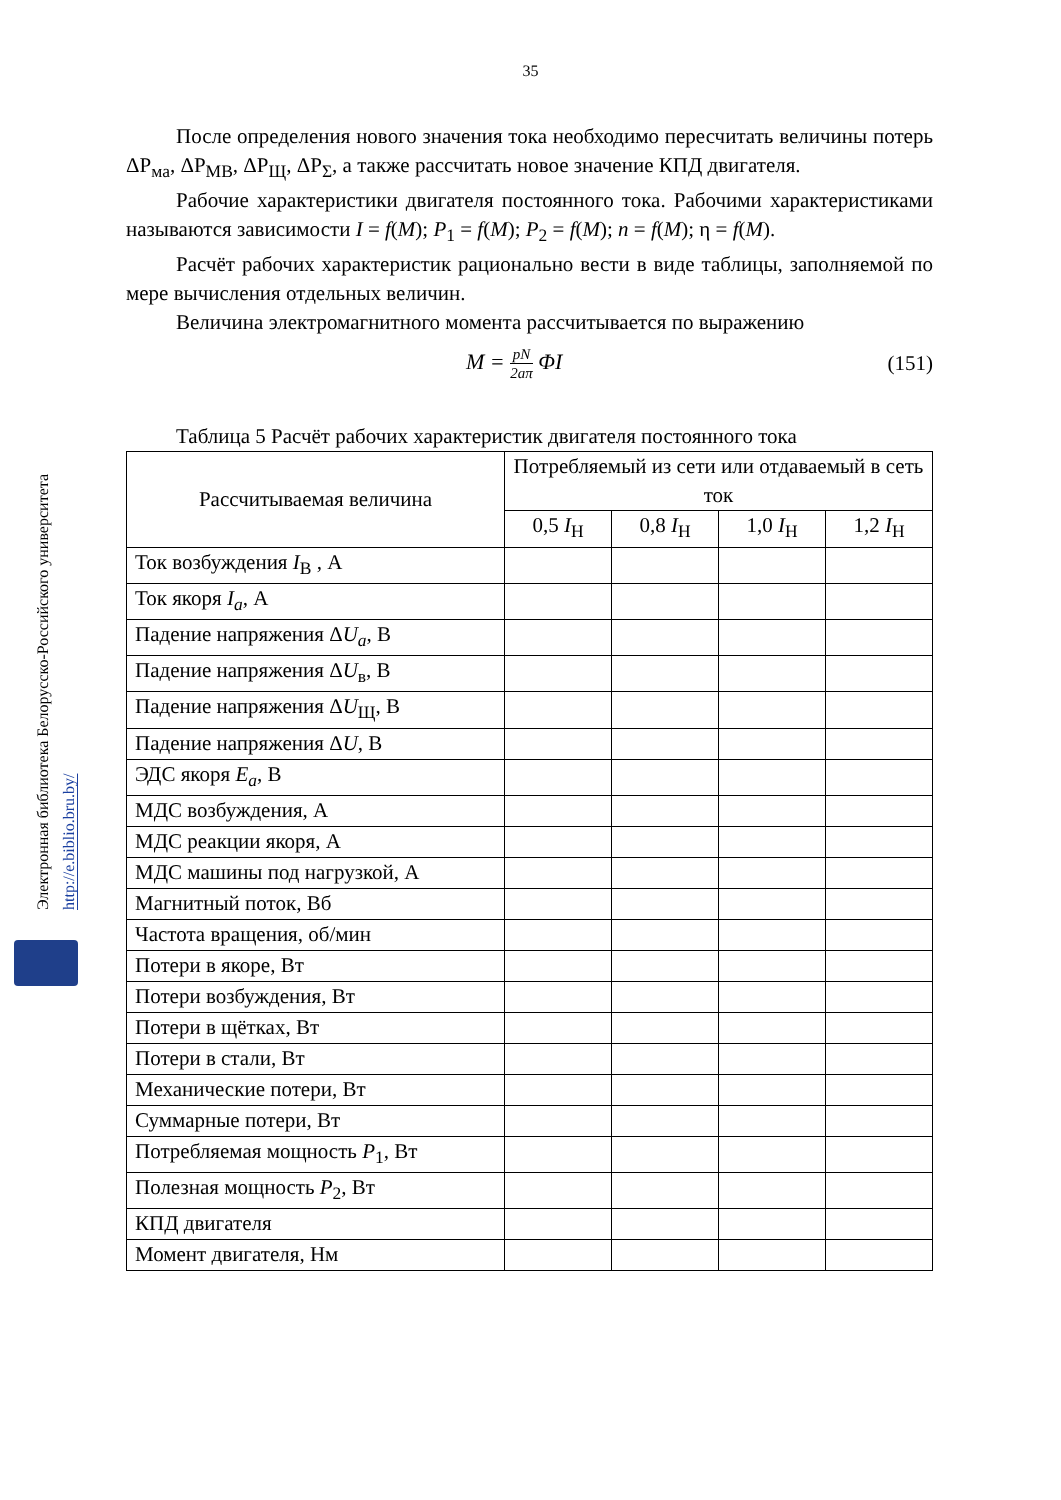Электронная библиотека Белорусско-Российского университета http://e.biblio.bru.by/
35
После определения нового значения тока необходимо пересчитать величины потерь ΔP<sub>ма</sub>, ΔP<sub>МВ</sub>, ΔP<sub>Щ</sub>, ΔP<sub>Σ</sub>, а также рассчитать новое значение КПД двигателя.
Рабочие характеристики двигателя постоянного тока. Рабочими характеристиками называются зависимости I = f(M); P<sub>1</sub> = f(M); P<sub>2</sub> = f(M); n = f(M); η = f(M).
Расчёт рабочих характеристик рационально вести в виде таблицы, заполняемой по мере вычисления отдельных величин.
Величина электромагнитного момента рассчитывается по выражению
M = pN 2aπ ΦI (151)
Таблица 5 Расчёт рабочих характеристик двигателя постоянного тока
| Рассчитываемая величина | Потребляемый из сети или отдаваемый в сеть ток | | | |
| --- | --- | --- | --- | --- |
| | 0,5 I<sub>Н</sub> | 0,8 I<sub>Н</sub> | 1,0 I<sub>Н</sub> | 1,2 I<sub>Н</sub> |
| Ток возбуждения I<sub>В</sub> , А | | | | |
| Ток якоря I<sub>a</sub> , А | | | | |
| Падение напряжения Δ U<sub>a</sub> , В | | | | |
| Падение напряжения Δ U<sub>в</sub>, В | | | | |
| Падение напряжения Δ U<sub>Щ</sub>, В | | | | |
| Падение напряжения Δ U , В | | | | |
| ЭДС якоря E<sub>a</sub> , В | | | | |
| МДС возбуждения, А | | | | |
| МДС реакции якоря, А | | | | |
| МДС машины под нагрузкой, А | | | | |
| Магнитный поток, Вб | | | | |
| Частота вращения, об/мин | | | | |
| Потери в якоре, Вт | | | | |
| Потери возбуждения, Вт | | | | |
| Потери в щётках, Вт | | | | |
| Потери в стали, Вт | | | | |
| Механические потери, Вт | | | | |
| Суммарные потери, Вт | | | | |
| Потребляемая мощность P<sub>1</sub>, Вт | | | | |
| Полезная мощность P<sub>2</sub>, Вт | | | | |
| КПД двигателя | | | | |
| Момент двигателя, Нм | | | | |